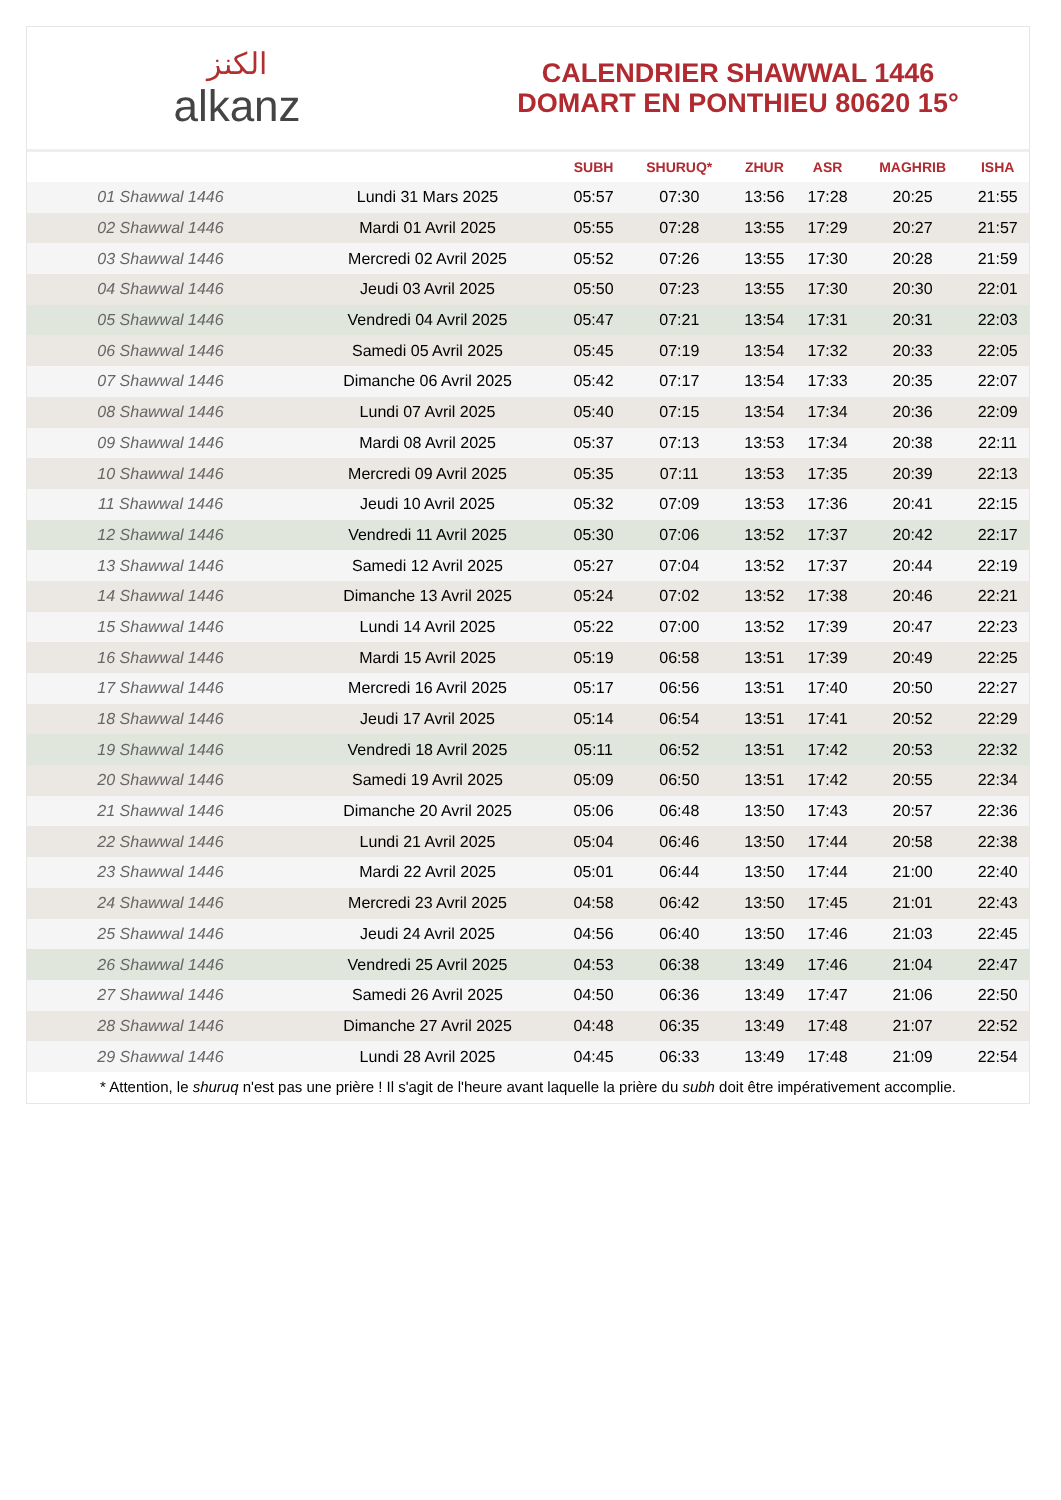الكنز
alkanz
CALENDRIER SHAWWAL 1446
DOMART EN PONTHIEU 80620 15°
| | | SUBH | SHURUQ* | ZHUR | ASR | MAGHRIB | ISHA |
| --- | --- | --- | --- | --- | --- | --- | --- |
| 01 Shawwal 1446 | Lundi 31 Mars 2025 | 05:57 | 07:30 | 13:56 | 17:28 | 20:25 | 21:55 |
| 02 Shawwal 1446 | Mardi 01 Avril 2025 | 05:55 | 07:28 | 13:55 | 17:29 | 20:27 | 21:57 |
| 03 Shawwal 1446 | Mercredi 02 Avril 2025 | 05:52 | 07:26 | 13:55 | 17:30 | 20:28 | 21:59 |
| 04 Shawwal 1446 | Jeudi 03 Avril 2025 | 05:50 | 07:23 | 13:55 | 17:30 | 20:30 | 22:01 |
| 05 Shawwal 1446 | Vendredi 04 Avril 2025 | 05:47 | 07:21 | 13:54 | 17:31 | 20:31 | 22:03 |
| 06 Shawwal 1446 | Samedi 05 Avril 2025 | 05:45 | 07:19 | 13:54 | 17:32 | 20:33 | 22:05 |
| 07 Shawwal 1446 | Dimanche 06 Avril 2025 | 05:42 | 07:17 | 13:54 | 17:33 | 20:35 | 22:07 |
| 08 Shawwal 1446 | Lundi 07 Avril 2025 | 05:40 | 07:15 | 13:54 | 17:34 | 20:36 | 22:09 |
| 09 Shawwal 1446 | Mardi 08 Avril 2025 | 05:37 | 07:13 | 13:53 | 17:34 | 20:38 | 22:11 |
| 10 Shawwal 1446 | Mercredi 09 Avril 2025 | 05:35 | 07:11 | 13:53 | 17:35 | 20:39 | 22:13 |
| 11 Shawwal 1446 | Jeudi 10 Avril 2025 | 05:32 | 07:09 | 13:53 | 17:36 | 20:41 | 22:15 |
| 12 Shawwal 1446 | Vendredi 11 Avril 2025 | 05:30 | 07:06 | 13:52 | 17:37 | 20:42 | 22:17 |
| 13 Shawwal 1446 | Samedi 12 Avril 2025 | 05:27 | 07:04 | 13:52 | 17:37 | 20:44 | 22:19 |
| 14 Shawwal 1446 | Dimanche 13 Avril 2025 | 05:24 | 07:02 | 13:52 | 17:38 | 20:46 | 22:21 |
| 15 Shawwal 1446 | Lundi 14 Avril 2025 | 05:22 | 07:00 | 13:52 | 17:39 | 20:47 | 22:23 |
| 16 Shawwal 1446 | Mardi 15 Avril 2025 | 05:19 | 06:58 | 13:51 | 17:39 | 20:49 | 22:25 |
| 17 Shawwal 1446 | Mercredi 16 Avril 2025 | 05:17 | 06:56 | 13:51 | 17:40 | 20:50 | 22:27 |
| 18 Shawwal 1446 | Jeudi 17 Avril 2025 | 05:14 | 06:54 | 13:51 | 17:41 | 20:52 | 22:29 |
| 19 Shawwal 1446 | Vendredi 18 Avril 2025 | 05:11 | 06:52 | 13:51 | 17:42 | 20:53 | 22:32 |
| 20 Shawwal 1446 | Samedi 19 Avril 2025 | 05:09 | 06:50 | 13:51 | 17:42 | 20:55 | 22:34 |
| 21 Shawwal 1446 | Dimanche 20 Avril 2025 | 05:06 | 06:48 | 13:50 | 17:43 | 20:57 | 22:36 |
| 22 Shawwal 1446 | Lundi 21 Avril 2025 | 05:04 | 06:46 | 13:50 | 17:44 | 20:58 | 22:38 |
| 23 Shawwal 1446 | Mardi 22 Avril 2025 | 05:01 | 06:44 | 13:50 | 17:44 | 21:00 | 22:40 |
| 24 Shawwal 1446 | Mercredi 23 Avril 2025 | 04:58 | 06:42 | 13:50 | 17:45 | 21:01 | 22:43 |
| 25 Shawwal 1446 | Jeudi 24 Avril 2025 | 04:56 | 06:40 | 13:50 | 17:46 | 21:03 | 22:45 |
| 26 Shawwal 1446 | Vendredi 25 Avril 2025 | 04:53 | 06:38 | 13:49 | 17:46 | 21:04 | 22:47 |
| 27 Shawwal 1446 | Samedi 26 Avril 2025 | 04:50 | 06:36 | 13:49 | 17:47 | 21:06 | 22:50 |
| 28 Shawwal 1446 | Dimanche 27 Avril 2025 | 04:48 | 06:35 | 13:49 | 17:48 | 21:07 | 22:52 |
| 29 Shawwal 1446 | Lundi 28 Avril 2025 | 04:45 | 06:33 | 13:49 | 17:48 | 21:09 | 22:54 |
* Attention, le shuruq n'est pas une prière ! Il s'agit de l'heure avant laquelle la prière du subh doit être impérativement accomplie.